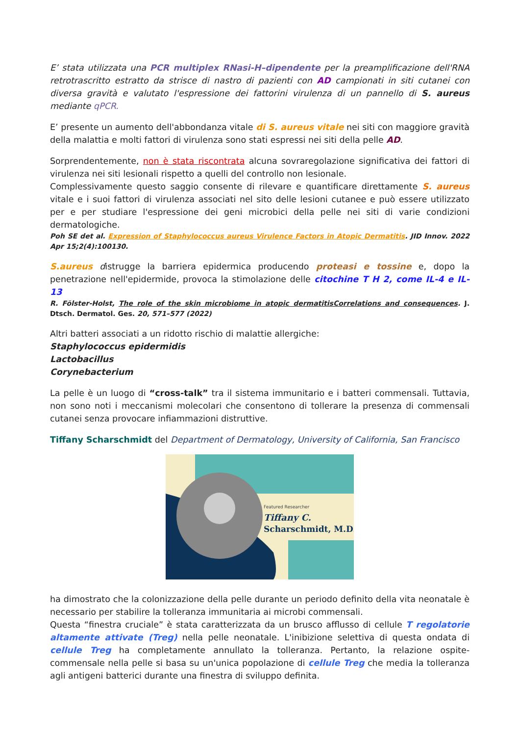E’ stata utilizzata una PCR multiplex RNasi-H–dipendente per la preamplificazione dell'RNA retrotrascritto estratto da strisce di nastro di pazienti con AD campionati in siti cutanei con diversa gravità e valutato l'espressione dei fattorini virulenza di un pannello di S. aureus mediante qPCR.
E’ presente un aumento dell'abbondanza vitale di S. aureus vitale nei siti con maggiore gravità della malattia e molti fattori di virulenza sono stati espressi nei siti della pelle AD.
Sorprendentemente, non è stata riscontrata alcuna sovraregolazione significativa dei fattori di virulenza nei siti lesionali rispetto a quelli del controllo non lesionale.
Complessivamente questo saggio consente di rilevare e quantificare direttamente S. aureus vitale e i suoi fattori di virulenza associati nel sito delle lesioni cutanee e può essere utilizzato per e per studiare l'espressione dei geni microbici della pelle nei siti di varie condizioni dermatologiche.
Poh SE det al. Expression of Staphylococcus aureus Virulence Factors in Atopic Dermatitis. JID Innov. 2022 Apr 15;2(4):100130.
S.aureus distrugge la barriera epidermica producendo proteasi e tossine e, dopo la penetrazione nell'epidermide, provoca la stimolazione delle citochine T H 2, come IL-4 e IL-13
R. Fölster-Holst, The role of the skin microbiome in atopic dermatitisCorrelations and consequences. J. Dtsch. Dermatol. Ges. 20, 571–577 (2022)
Altri batteri associati a un ridotto rischio di malattie allergiche:
Staphylococcus epidermidis
Lactobacillus
Corynebacterium
La pelle è un luogo di “cross-talk” tra il sistema immunitario e i batteri commensali. Tuttavia, non sono noti i meccanismi molecolari che consentono di tollerare la presenza di commensali cutanei senza provocare infiammazioni distruttive.
Tiffany Scharschmidt del Department of Dermatology, University of California, San Francisco
Featured Researcher
Tiffany C.
Scharschmidt, M.D.
ha dimostrato che la colonizzazione della pelle durante un periodo definito della vita neonatale è necessario per stabilire la tolleranza immunitaria ai microbi commensali.
Questa “finestra cruciale” è stata caratterizzata da un brusco afflusso di cellule T regolatorie altamente attivate (Treg) nella pelle neonatale. L'inibizione selettiva di questa ondata di cellule Treg ha completamente annullato la tolleranza. Pertanto, la relazione ospite-commensale nella pelle si basa su un'unica popolazione di cellule Treg che media la tolleranza agli antigeni batterici durante una finestra di sviluppo definita.